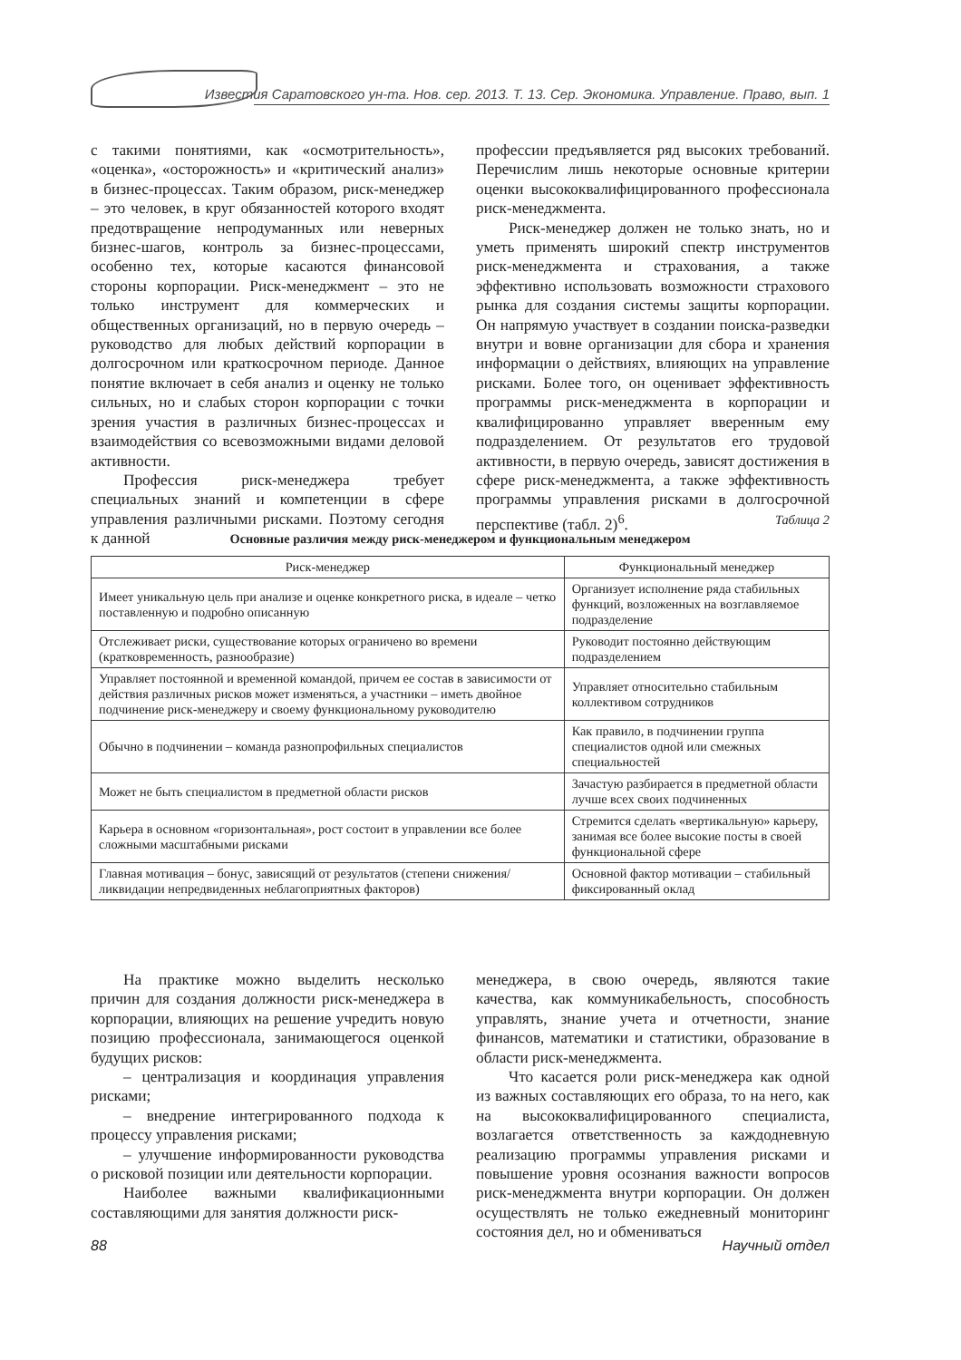Известия Саратовского ун-та. Нов. сер. 2013. Т. 13. Сер. Экономика. Управление. Право, вып. 1
с такими понятиями, как «осмотрительность», «оценка», «осторожность» и «критический анализ» в бизнес-процессах. Таким образом, риск-менеджер – это человек, в круг обязанностей которого входят предотвращение непродуманных или неверных бизнес-шагов, контроль за бизнес-процессами, особенно тех, которые касаются финансовой стороны корпорации. Риск-менеджмент – это не только инструмент для коммерческих и общественных организаций, но в первую очередь – руководство для любых действий корпорации в долгосрочном или краткосрочном периоде. Данное понятие включает в себя анализ и оценку не только сильных, но и слабых сторон корпорации с точки зрения участия в различных бизнес-процессах и взаимодействия со всевозможными видами деловой активности.
Профессия риск-менеджера требует специальных знаний и компетенции в сфере управления различными рисками. Поэтому сегодня к данной
профессии предъявляется ряд высоких требований. Перечислим лишь некоторые основные критерии оценки высококвалифицированного профессионала риск-менеджмента.
Риск-менеджер должен не только знать, но и уметь применять широкий спектр инструментов риск-менеджмента и страхования, а также эффективно использовать возможности страхового рынка для создания системы защиты корпорации. Он напрямую участвует в создании поиска-разведки внутри и вовне организации для сбора и хранения информации о действиях, влияющих на управление рисками. Более того, он оценивает эффективность программы риск-менеджмента в корпорации и квалифицированно управляет вверенным ему подразделением. От результатов его трудовой активности, в первую очередь, зависят достижения в сфере риск-менеджмента, а также эффективность программы управления рисками в долгосрочной перспективе (табл. 2)<sup>6</sup>.
Таблица 2
Основные различия между риск-менеджером и функциональным менеджером
| Риск-менеджер | Функциональный менеджер |
| --- | --- |
| Имеет уникальную цель при анализе и оценке конкретного риска, в идеале – четко поставленную и подробно описанную | Организует исполнение ряда стабильных функций, возложенных на возглавляемое подразделение |
| Отслеживает риски, существование которых ограничено во времени (кратковременность, разнообразие) | Руководит постоянно действующим подразделением |
| Управляет постоянной и временной командой, причем ее состав в зависимости от действия различных рисков может изменяться, а участники – иметь двойное подчинение риск-менеджеру и своему функциональному руководителю | Управляет относительно стабильным коллективом сотрудников |
| Обычно в подчинении – команда разнопрофильных специалистов | Как правило, в подчинении группа специалистов одной или смежных специальностей |
| Может не быть специалистом в предметной области рисков | Зачастую разбирается в предметной области лучше всех своих подчиненных |
| Карьера в основном «горизонтальная», рост состоит в управлении все более сложными масштабными рисками | Стремится сделать «вертикальную» карьеру, занимая все более высокие посты в своей функциональной сфере |
| Главная мотивация – бонус, зависящий от результатов (степени снижения/ликвидации непредвиденных неблагоприятных факторов) | Основной фактор мотивации – стабильный фиксированный оклад |
На практике можно выделить несколько причин для создания должности риск-менеджера в корпорации, влияющих на решение учредить новую позицию профессионала, занимающегося оценкой будущих рисков:
– централизация и координация управления рисками;
– внедрение интегрированного подхода к процессу управления рисками;
– улучшение информированности руководства о рисковой позиции или деятельности корпорации.
Наиболее важными квалификационными составляющими для занятия должности риск-
менеджера, в свою очередь, являются такие качества, как коммуникабельность, способность управлять, знание учета и отчетности, знание финансов, математики и статистики, образование в области риск-менеджмента.
Что касается роли риск-менеджера как одной из важных составляющих его образа, то на него, как на высококвалифицированного специалиста, возлагается ответственность за каждодневную реализацию программы управления рисками и повышение уровня осознания важности вопросов риск-менеджмента внутри корпорации. Он должен осуществлять не только ежедневный мониторинг состояния дел, но и обмениваться
88 Научный отдел